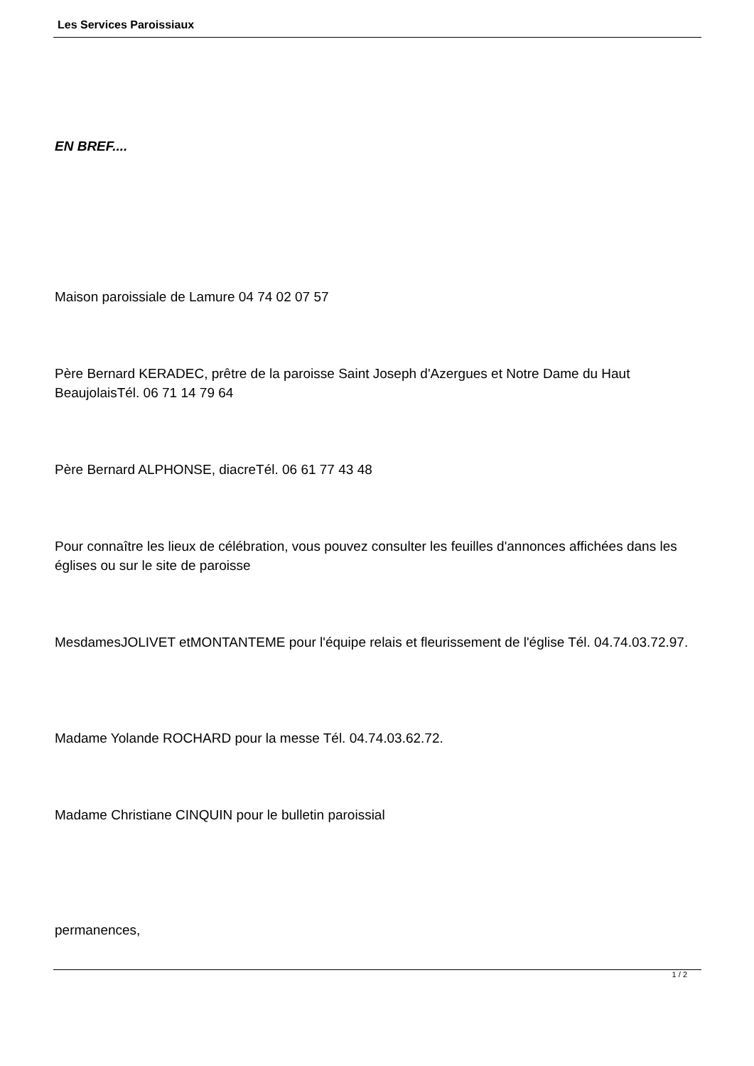Les Services Paroissiaux
EN BREF....
Maison paroissiale de Lamure 04 74 02 07 57
Père Bernard KERADEC, prêtre de la paroisse Saint Joseph d'Azergues et Notre Dame du Haut BeaujolaisTél. 06 71 14 79 64
Père Bernard ALPHONSE, diacreTél. 06 61 77 43 48
Pour connaître les lieux de célébration, vous pouvez consulter les feuilles d'annonces affichées dans les églises ou sur le site de paroisse
MesdamesJOLIVET etMONTANTEME pour l'équipe relais et fleurissement de l'église Tél. 04.74.03.72.97.
Madame Yolande ROCHARD pour la messe Tél. 04.74.03.62.72.
Madame Christiane CINQUIN pour le bulletin paroissial
permanences,
1 / 2